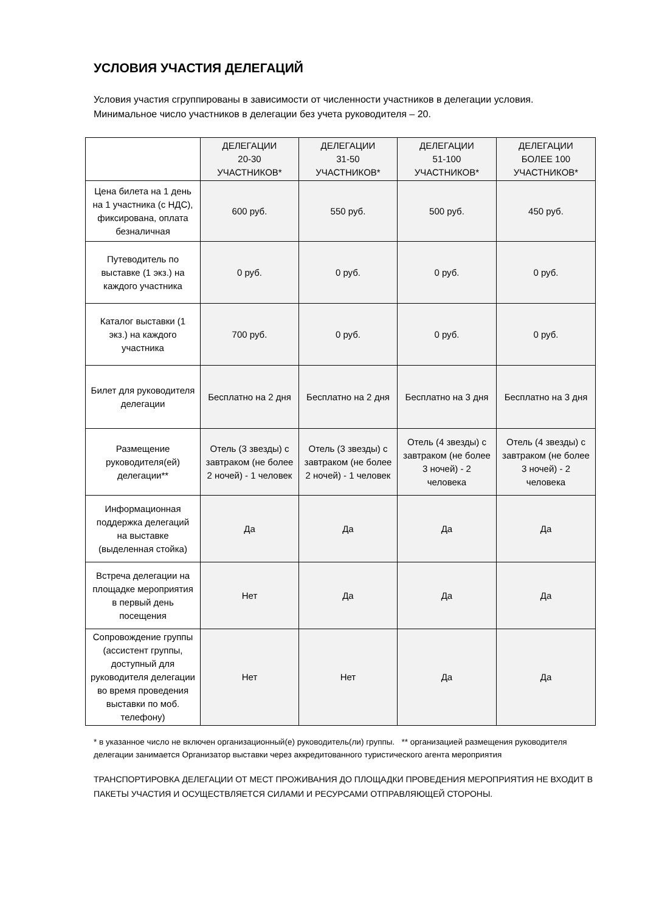УСЛОВИЯ УЧАСТИЯ ДЕЛЕГАЦИЙ
Условия участия сгруппированы в зависимости от численности участников в делегации условия. Минимальное число участников в делегации без учета руководителя – 20.
| | ДЕЛЕГАЦИИ 20-30 УЧАСТНИКОВ* | ДЕЛЕГАЦИИ 31-50 УЧАСТНИКОВ* | ДЕЛЕГАЦИИ 51-100 УЧАСТНИКОВ* | ДЕЛЕГАЦИИ БОЛЕЕ 100 УЧАСТНИКОВ* |
| --- | --- | --- | --- | --- |
| Цена билета на 1 день на 1 участника (с НДС), фиксирована, оплата безналичная | 600 руб. | 550 руб. | 500 руб. | 450 руб. |
| Путеводитель по выставке (1 экз.) на каждого участника | 0 руб. | 0 руб. | 0 руб. | 0 руб. |
| Каталог выставки (1 экз.) на каждого участника | 700 руб. | 0 руб. | 0 руб. | 0 руб. |
| Билет для руководителя делегации | Бесплатно на 2 дня | Бесплатно на 2 дня | Бесплатно на 3 дня | Бесплатно на 3 дня |
| Размещение руководителя(ей) делегации** | Отель (3 звезды) с завтраком (не более 2 ночей) - 1 человек | Отель (3 звезды) с завтраком (не более 2 ночей) - 1 человек | Отель (4 звезды) с завтраком (не более 3 ночей) - 2 человека | Отель (4 звезды) с завтраком (не более 3 ночей) - 2 человека |
| Информационная поддержка делегаций на выставке (выделенная стойка) | Да | Да | Да | Да |
| Встреча делегации на площадке мероприятия в первый день посещения | Нет | Да | Да | Да |
| Сопровождение группы (ассистент группы, доступный для руководителя делегации во время проведения выставки по моб. телефону) | Нет | Нет | Да | Да |
* в указанное число не включен организационный(е) руководитель(ли) группы. ** организацией размещения руководителя делегации занимается Организатор выставки через аккредитованного туристического агента мероприятия
ТРАНСПОРТИРОВКА ДЕЛЕГАЦИИ ОТ МЕСТ ПРОЖИВАНИЯ ДО ПЛОЩАДКИ ПРОВЕДЕНИЯ МЕРОПРИЯТИЯ НЕ ВХОДИТ В ПАКЕТЫ УЧАСТИЯ И ОСУЩЕСТВЛЯЕТСЯ СИЛАМИ И РЕСУРСАМИ ОТПРАВЛЯЮЩЕЙ СТОРОНЫ.